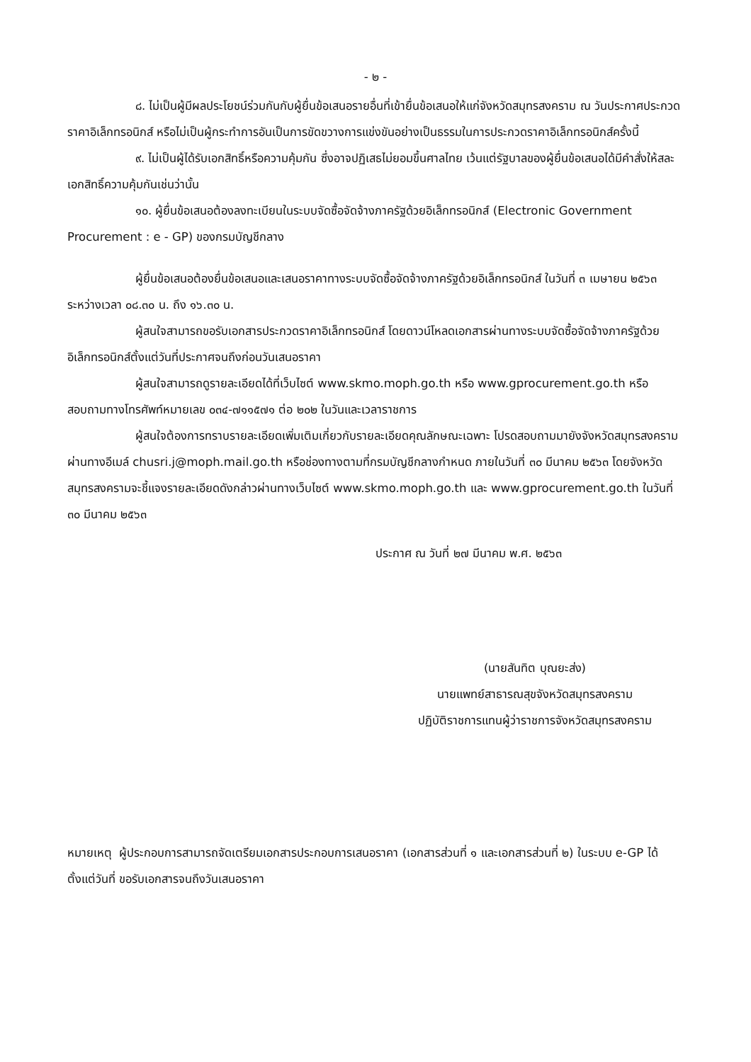- ๒ -
๘. ไม่เป็นผู้มีผลประโยชน์ร่วมกันกับผู้ยื่นข้อเสนอรายอื่นที่เข้ายื่นข้อเสนอให้แก่จังหวัดสมุทรสงคราม ณ วันประกาศประกวดราคาอิเล็กทรอนิกส์ หรือไม่เป็นผู้กระทำการอันเป็นการขัดขวางการแข่งขันอย่างเป็นธรรมในการประกวดราคาอิเล็กทรอนิกส์ครั้งนี้
๙. ไม่เป็นผู้ได้รับเอกสิทธิ์หรือความคุ้มกัน ซึ่งอาจปฏิเสธไม่ยอมขึ้นศาลไทย เว้นแต่รัฐบาลของผู้ยื่นข้อเสนอได้มีคำสั่งให้สละเอกสิทธิ์ความคุ้มกันเช่นว่านั้น
๑๐. ผู้ยื่นข้อเสนอต้องลงทะเบียนในระบบจัดซื้อจัดจ้างภาครัฐด้วยอิเล็กทรอนิกส์ (Electronic Government Procurement : e - GP) ของกรมบัญชีกลาง
ผู้ยื่นข้อเสนอต้องยื่นข้อเสนอและเสนอราคาทางระบบจัดซื้อจัดจ้างภาครัฐด้วยอิเล็กทรอนิกส์ ในวันที่ ๓ เมษายน ๒๕๖๓ ระหว่างเวลา ๐๘.๓๐ น. ถึง ๑๖.๓๐ น.
ผู้สนใจสามารถขอรับเอกสารประกวดราคาอิเล็กทรอนิกส์ โดยดาวน์โหลดเอกสารผ่านทางระบบจัดซื้อจัดจ้างภาครัฐด้วยอิเล็กทรอนิกส์ตั้งแต่วันที่ประกาศจนถึงก่อนวันเสนอราคา
ผู้สนใจสามารถดูรายละเอียดได้ที่เว็บไซต์ www.skmo.moph.go.th หรือ www.gprocurement.go.th หรือสอบถามทางโทรศัพท์หมายเลข ๐๓๔-๗๑๑๕๗๑ ต่อ ๒๐๒ ในวันและเวลาราชการ
ผู้สนใจต้องการทราบรายละเอียดเพิ่มเติมเกี่ยวกับรายละเอียดคุณลักษณะเฉพาะ โปรดสอบถามมายังจังหวัดสมุทรสงคราม ผ่านทางอีเมล์ chusri.j@moph.mail.go.th หรือช่องทางตามที่กรมบัญชีกลางกำหนด ภายในวันที่ ๓๐ มีนาคม ๒๕๖๓ โดยจังหวัดสมุทรสงครามจะชี้แจงรายละเอียดดังกล่าวผ่านทางเว็บไซต์ www.skmo.moph.go.th และ www.gprocurement.go.th ในวันที่ ๓๐ มีนาคม ๒๕๖๓
ประกาศ ณ วันที่ ๒๗ มีนาคม พ.ศ. ๒๕๖๓
(นายสันทิต บุณยะส่ง)
นายแพทย์สาธารณสุขจังหวัดสมุทรสงคราม
ปฏิบัติราชการแทนผู้ว่าราชการจังหวัดสมุทรสงคราม
หมายเหตุ ผู้ประกอบการสามารถจัดเตรียมเอกสารประกอบการเสนอราคา (เอกสารส่วนที่ ๑ และเอกสารส่วนที่ ๒) ในระบบ e-GP ได้ตั้งแต่วันที่ ขอรับเอกสารจนถึงวันเสนอราคา